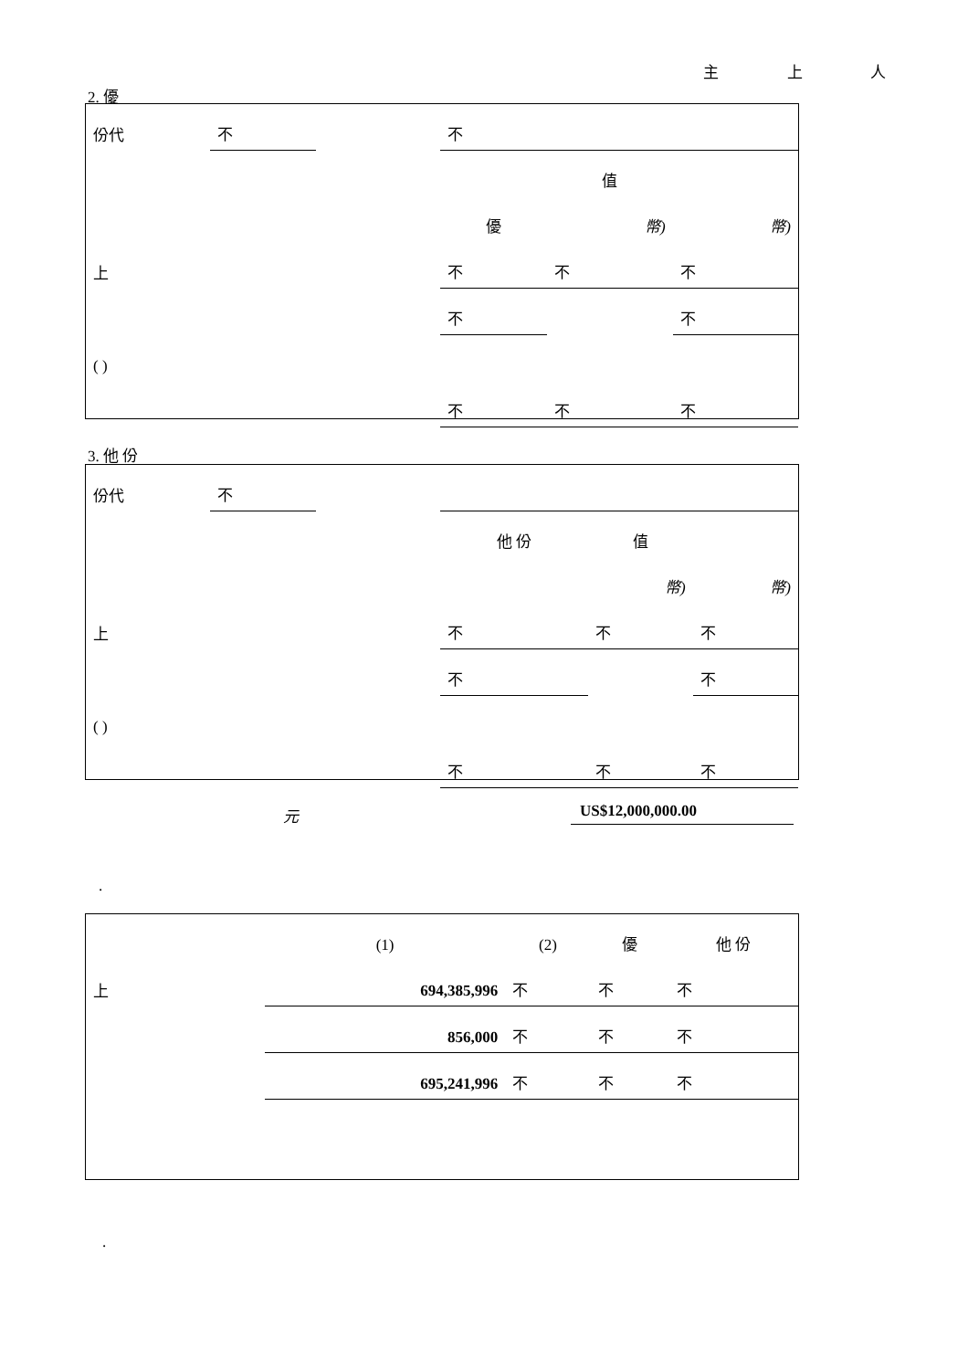主 上 人
2. 優
| 份代 | 不 | | 不 | | |
| | | | | 值 | |
| | | | 優 | 幣) | 幣) |
| 上 | | | 不 | 不 | 不 |
| | | | 不 | | 不 |
| ( ) | | | | | |
| | | | 不 | 不 | 不 |
3. 他 份
| 份代 | 不 | | | | |
| | | | 他 份 | 值 | |
| | | | | 幣) | 幣) |
| 上 | | | 不 | 不 | 不 |
| | | | 不 | | 不 |
| ( ) | | | | | |
| | | | 不 | 不 | 不 |
元 US$12,000,000.00
.
| | (1) | (2) | 優 | 他 份 |
| 上 | 694,385,996 | 不 | 不 | 不 |
| | 856,000 | 不 | 不 | 不 |
| | 695,241,996 | 不 | 不 | 不 |
.